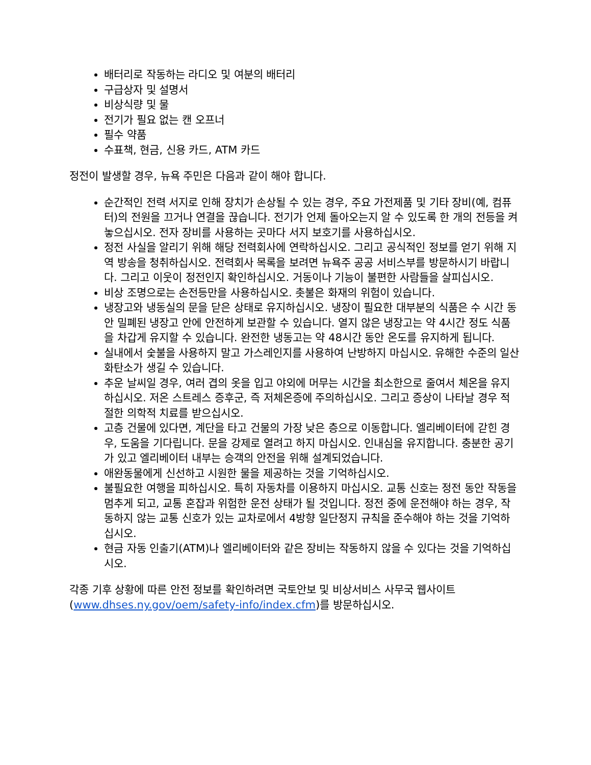배터리로 작동하는 라디오 및 여분의 배터리
구급상자 및 설명서
비상식량 및 물
전기가 필요 없는 캔 오프너
필수 약품
수표책, 현금, 신용 카드, ATM 카드
정전이 발생할 경우, 뉴욕 주민은 다음과 같이 해야 합니다.
순간적인 전력 서지로 인해 장치가 손상될 수 있는 경우, 주요 가전제품 및 기타 장비(예, 컴퓨터)의 전원을 끄거나 연결을 끊습니다. 전기가 언제 돌아오는지 알 수 있도록 한 개의 전등을 켜 놓으십시오. 전자 장비를 사용하는 곳마다 서지 보호기를 사용하십시오.
정전 사실을 알리기 위해 해당 전력회사에 연락하십시오. 그리고 공식적인 정보를 얻기 위해 지역 방송을 청취하십시오. 전력회사 목록을 보려면 뉴욕주 공공 서비스부를 방문하시기 바랍니다. 그리고 이웃이 정전인지 확인하십시오. 거동이나 기능이 불편한 사람들을 살피십시오.
비상 조명으로는 손전등만을 사용하십시오. 촛불은 화재의 위험이 있습니다.
냉장고와 냉동실의 문을 닫은 상태로 유지하십시오. 냉장이 필요한 대부분의 식품은 수 시간 동안 밀폐된 냉장고 안에 안전하게 보관할 수 있습니다. 열지 않은 냉장고는 약 4시간 정도 식품을 차갑게 유지할 수 있습니다. 완전한 냉동고는 약 48시간 동안 온도를 유지하게 됩니다.
실내에서 숯불을 사용하지 말고 가스레인지를 사용하여 난방하지 마십시오. 유해한 수준의 일산화탄소가 생길 수 있습니다.
추운 날씨일 경우, 여러 겹의 옷을 입고 야외에 머무는 시간을 최소한으로 줄여서 체온을 유지하십시오. 저온 스트레스 증후군, 즉 저체온증에 주의하십시오. 그리고 증상이 나타날 경우 적절한 의학적 치료를 받으십시오.
고층 건물에 있다면, 계단을 타고 건물의 가장 낮은 층으로 이동합니다. 엘리베이터에 갇힌 경우, 도움을 기다립니다. 문을 강제로 열려고 하지 마십시오. 인내심을 유지합니다. 충분한 공기가 있고 엘리베이터 내부는 승객의 안전을 위해 설계되었습니다.
애완동물에게 신선하고 시원한 물을 제공하는 것을 기억하십시오.
불필요한 여행을 피하십시오. 특히 자동차를 이용하지 마십시오. 교통 신호는 정전 동안 작동을 멈추게 되고, 교통 혼잡과 위험한 운전 상태가 될 것입니다. 정전 중에 운전해야 하는 경우, 작동하지 않는 교통 신호가 있는 교차로에서 4방향 일단정지 규칙을 준수해야 하는 것을 기억하십시오.
현금 자동 인출기(ATM)나 엘리베이터와 같은 장비는 작동하지 않을 수 있다는 것을 기억하십시오.
각종 기후 상황에 따른 안전 정보를 확인하려면 국토안보 및 비상서비스 사무국 웹사이트 (www.dhses.ny.gov/oem/safety-info/index.cfm)를 방문하십시오.